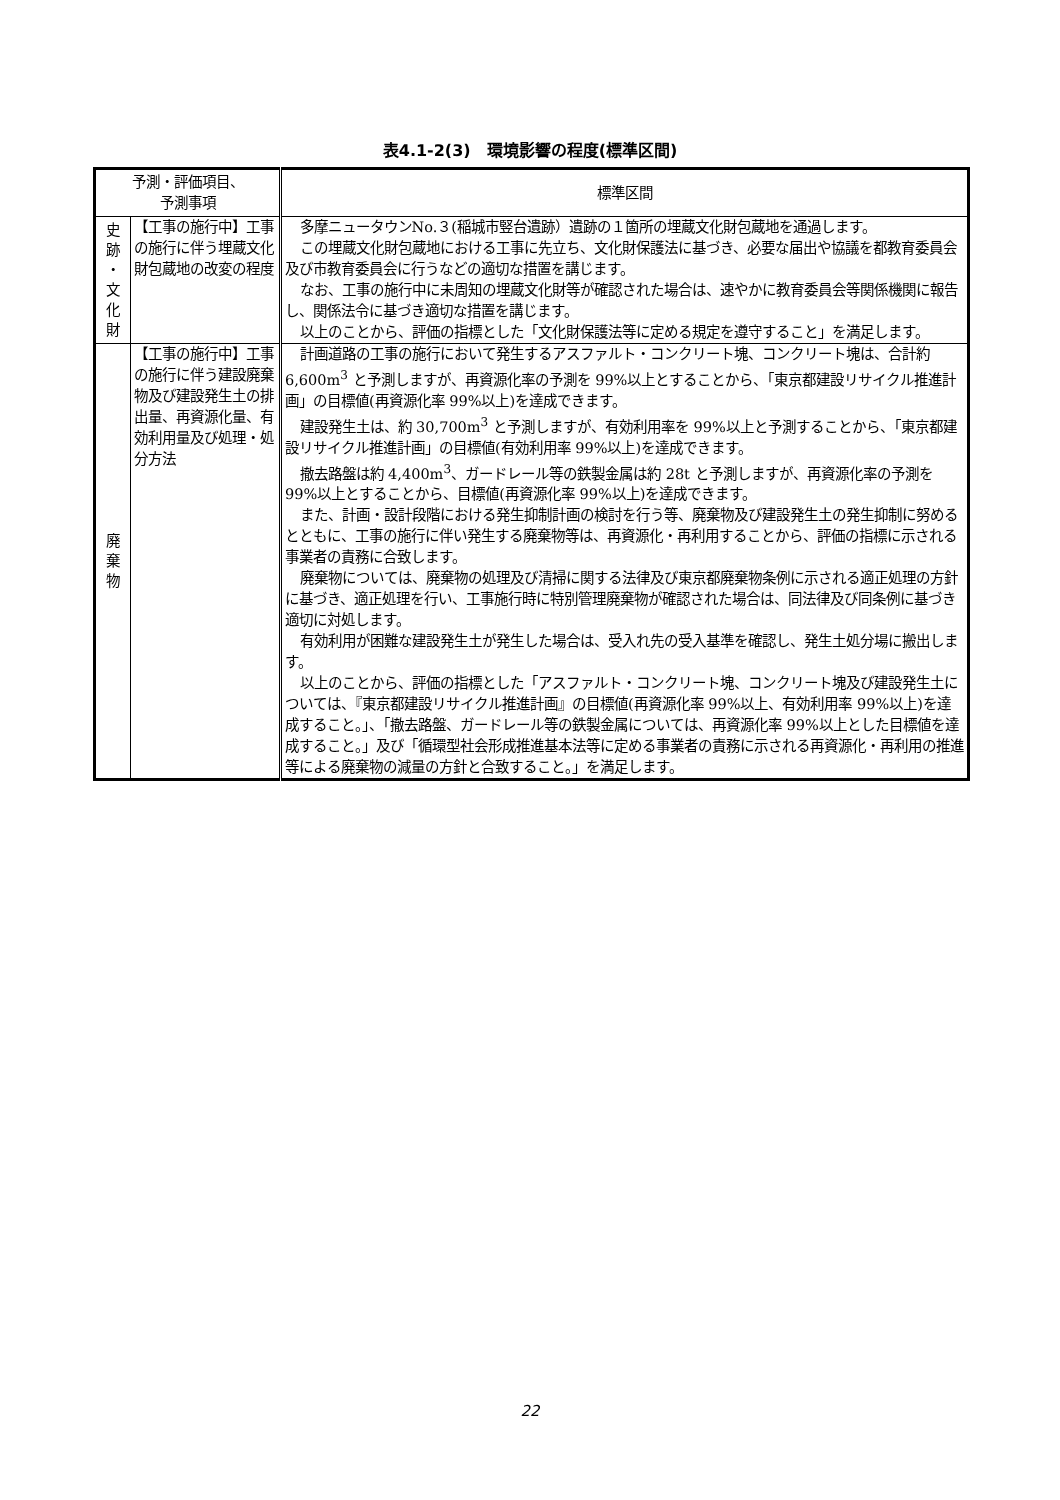表4.1-2(3)　環境影響の程度(標準区間)
| 予測・評価項目、 予測事項 | | 標準区間 |
| --- | --- | --- |
| 史 跡 ・ 文 化 財 | 【工事の施行中】工事の施行に伴う埋蔵文化財包蔵地の改変の程度 | 多摩ニュータウンNo.３(稲城市竪台遺跡）遺跡の１箇所の埋蔵文化財包蔵地を通過します。 この埋蔵文化財包蔵地における工事に先立ち、文化財保護法に基づき、必要な届出や協議を都教育委員会及び市教育委員会に行うなどの適切な措置を講じます。 なお、工事の施行中に未周知の埋蔵文化財等が確認された場合は、速やかに教育委員会等関係機関に報告し、関係法令に基づき適切な措置を講じます。 以上のことから、評価の指標とした「文化財保護法等に定める規定を遵守すること」を満足します。 |
| 廃 棄 物 | 【工事の施行中】工事の施行に伴う建設廃棄物及び建設発生土の排出量、再資源化量、有効利用量及び処理・処分方法 | 計画道路の工事の施行において発生するアスファルト・コンクリート塊、コンクリート塊は、合計約 6,600m<sup>3</sup> と予測しますが、再資源化率の予測を 99%以上とすることから、「東京都建設リサイクル推進計画」の目標値(再資源化率 99%以上)を達成できます。 建設発生土は、約 30,700m<sup>3</sup> と予測しますが、有効利用率を 99%以上と予測することから、「東京都建設リサイクル推進計画」の目標値(有効利用率 99%以上)を達成できます。 撤去路盤は約 4,400m<sup>3</sup>、ガードレール等の鉄製金属は約 28t と予測しますが、再資源化率の予測を 99%以上とすることから、目標値(再資源化率 99%以上)を達成できます。 また、計画・設計段階における発生抑制計画の検討を行う等、廃棄物及び建設発生土の発生抑制に努めるとともに、工事の施行に伴い発生する廃棄物等は、再資源化・再利用することから、評価の指標に示される事業者の責務に合致します。 廃棄物については、廃棄物の処理及び清掃に関する法律及び東京都廃棄物条例に示される適正処理の方針に基づき、適正処理を行い、工事施行時に特別管理廃棄物が確認された場合は、同法律及び同条例に基づき適切に対処します。 有効利用が困難な建設発生土が発生した場合は、受入れ先の受入基準を確認し、発生土処分場に搬出します。 以上のことから、評価の指標とした「アスファルト・コンクリート塊、コンクリート塊及び建設発生土については、『東京都建設リサイクル推進計画』の目標値(再資源化率 99%以上、有効利用率 99%以上)を達成すること。」、「撤去路盤、ガードレール等の鉄製金属については、再資源化率 99%以上とした目標値を達成すること。」及び「循環型社会形成推進基本法等に定める事業者の責務に示される再資源化・再利用の推進等による廃棄物の減量の方針と合致すること。」を満足します。 |
22